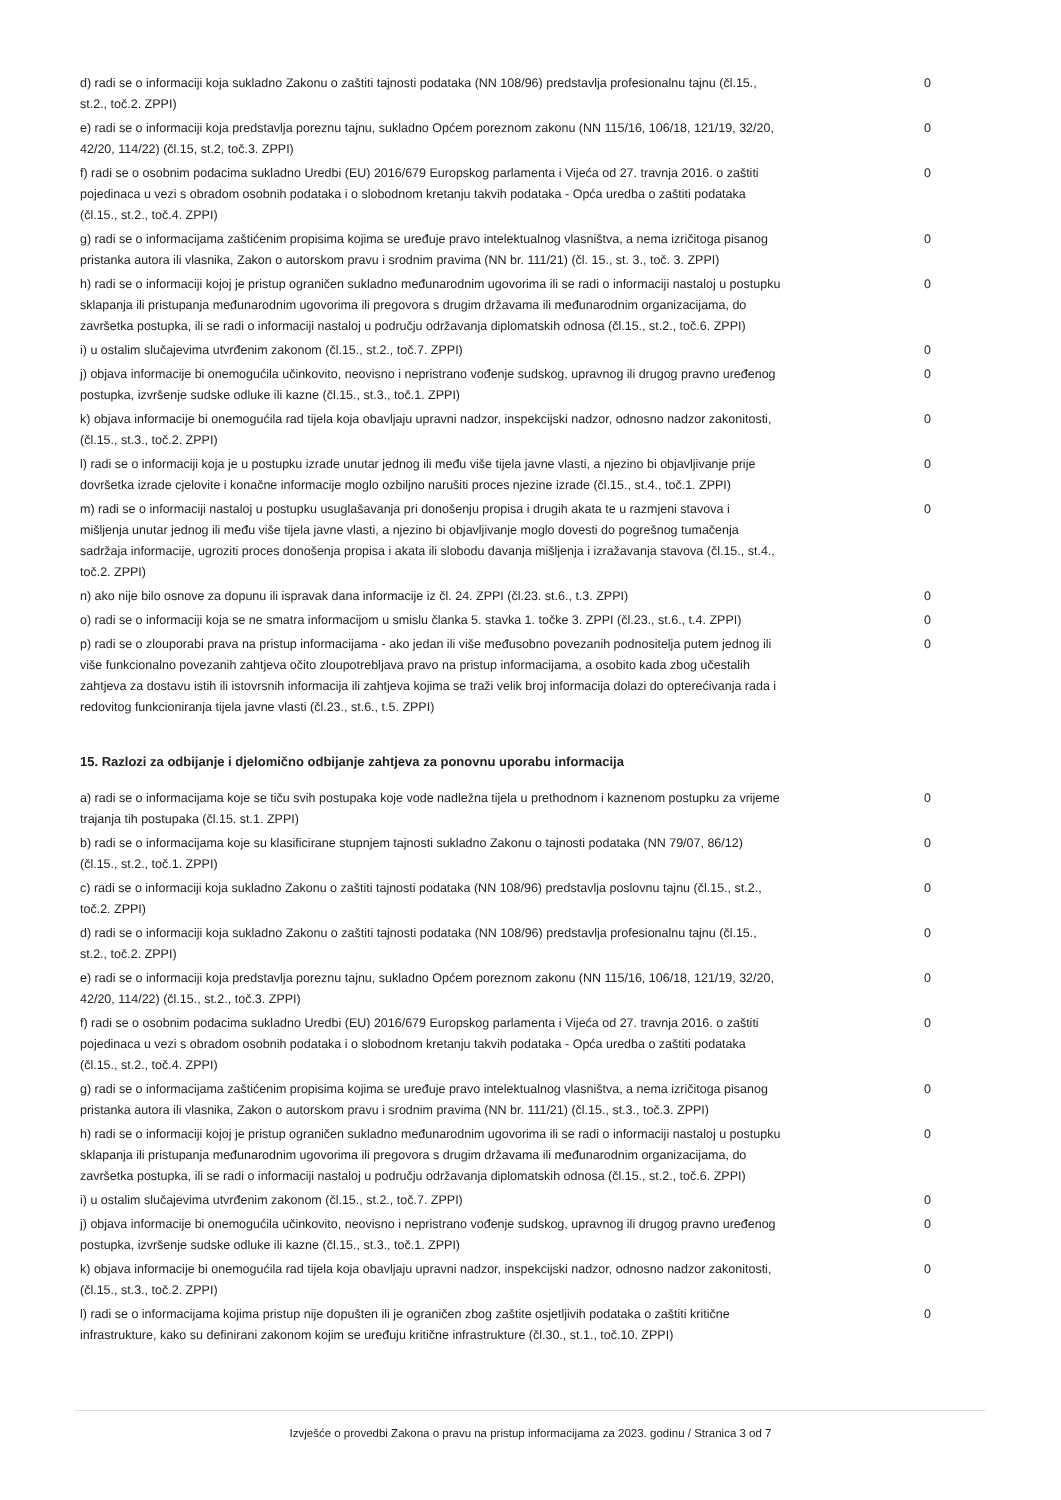| d) radi se o informaciji koja sukladno Zakonu o zaštiti tajnosti podataka (NN 108/96) predstavlja profesionalnu tajnu (čl.15., st.2., toč.2. ZPPI) | 0 |
| e) radi se o informaciji koja predstavlja poreznu tajnu, sukladno Općem poreznom zakonu (NN 115/16, 106/18, 121/19, 32/20, 42/20, 114/22) (čl.15, st.2, toč.3. ZPPI) | 0 |
| f) radi se o osobnim podacima sukladno Uredbi (EU) 2016/679 Europskog parlamenta i Vijeća od 27. travnja 2016. o zaštiti pojedinaca u vezi s obradom osobnih podataka i o slobodnom kretanju takvih podataka - Opća uredba o zaštiti podataka (čl.15., st.2., toč.4. ZPPI) | 0 |
| g) radi se o informacijama zaštićenim propisima kojima se uređuje pravo intelektualnog vlasništva, a nema izričitoga pisanog pristanka autora ili vlasnika, Zakon o autorskom pravu i srodnim pravima (NN br. 111/21) (čl. 15., st. 3., toč. 3. ZPPI) | 0 |
| h) radi se o informaciji kojoj je pristup ograničen sukladno međunarodnim ugovorima ili se radi o informaciji nastaloj u postupku sklapanja ili pristupanja međunarodnim ugovorima ili pregovora s drugim državama ili međunarodnim organizacijama, do završetka postupka, ili se radi o informaciji nastaloj u području održavanja diplomatskih odnosa (čl.15., st.2., toč.6. ZPPI) | 0 |
| i) u ostalim slučajevima utvrđenim zakonom (čl.15., st.2., toč.7. ZPPI) | 0 |
| j) objava informacije bi onemogućila učinkovito, neovisno i nepristrano vođenje sudskog, upravnog ili drugog pravno uređenog postupka, izvršenje sudske odluke ili kazne (čl.15., st.3., toč.1. ZPPI) | 0 |
| k) objava informacije bi onemogućila rad tijela koja obavljaju upravni nadzor, inspekcijski nadzor, odnosno nadzor zakonitosti, (čl.15., st.3., toč.2. ZPPI) | 0 |
| l) radi se o informaciji koja je u postupku izrade unutar jednog ili među više tijela javne vlasti, a njezino bi objavljivanje prije dovršetka izrade cjelovite i konačne informacije moglo ozbiljno narušiti proces njezine izrade (čl.15., st.4., toč.1. ZPPI) | 0 |
| m) radi se o informaciji nastaloj u postupku usuglašavanja pri donošenju propisa i drugih akata te u razmjeni stavova i mišljenja unutar jednog ili među više tijela javne vlasti, a njezino bi objavljivanje moglo dovesti do pogrešnog tumačenja sadržaja informacije, ugroziti proces donošenja propisa i akata ili slobodu davanja mišljenja i izražavanja stavova (čl.15., st.4., toč.2. ZPPI) | 0 |
| n) ako nije bilo osnove za dopunu ili ispravak dana informacije iz čl. 24. ZPPI (čl.23. st.6., t.3. ZPPI) | 0 |
| o) radi se o informaciji koja se ne smatra informacijom u smislu članka 5. stavka 1. točke 3. ZPPI (čl.23., st.6., t.4. ZPPI) | 0 |
| p) radi se o zlouporabi prava na pristup informacijama - ako jedan ili više međusobno povezanih podnositelja putem jednog ili više funkcionalno povezanih zahtjeva očito zloupotrebljava pravo na pristup informacijama, a osobito kada zbog učestalih zahtjeva za dostavu istih ili istovrsnih informacija ili zahtjeva kojima se traži velik broj informacija dolazi do opterećivanja rada i redovitog funkcioniranja tijela javne vlasti (čl.23., st.6., t.5. ZPPI) | 0 |
15. Razlozi za odbijanje i djelomično odbijanje zahtjeva za ponovnu uporabu informacija
| a) radi se o informacijama koje se tiču svih postupaka koje vode nadležna tijela u prethodnom i kaznenom postupku za vrijeme trajanja tih postupaka (čl.15. st.1. ZPPI) | 0 |
| b) radi se o informacijama koje su klasificirane stupnjem tajnosti sukladno Zakonu o tajnosti podataka (NN 79/07, 86/12) (čl.15., st.2., toč.1. ZPPI) | 0 |
| c) radi se o informaciji koja sukladno Zakonu o zaštiti tajnosti podataka (NN 108/96) predstavlja poslovnu tajnu (čl.15., st.2., toč.2. ZPPI) | 0 |
| d) radi se o informaciji koja sukladno Zakonu o zaštiti tajnosti podataka (NN 108/96) predstavlja profesionalnu tajnu (čl.15., st.2., toč.2. ZPPI) | 0 |
| e) radi se o informaciji koja predstavlja poreznu tajnu, sukladno Općem poreznom zakonu (NN 115/16, 106/18, 121/19, 32/20, 42/20, 114/22) (čl.15., st.2., toč.3. ZPPI) | 0 |
| f) radi se o osobnim podacima sukladno Uredbi (EU) 2016/679 Europskog parlamenta i Vijeća od 27. travnja 2016. o zaštiti pojedinaca u vezi s obradom osobnih podataka i o slobodnom kretanju takvih podataka - Opća uredba o zaštiti podataka (čl.15., st.2., toč.4. ZPPI) | 0 |
| g) radi se o informacijama zaštićenim propisima kojima se uređuje pravo intelektualnog vlasništva, a nema izričitoga pisanog pristanka autora ili vlasnika, Zakon o autorskom pravu i srodnim pravima (NN br. 111/21) (čl.15., st.3., toč.3. ZPPI) | 0 |
| h) radi se o informaciji kojoj je pristup ograničen sukladno međunarodnim ugovorima ili se radi o informaciji nastaloj u postupku sklapanja ili pristupanja međunarodnim ugovorima ili pregovora s drugim državama ili međunarodnim organizacijama, do završetka postupka, ili se radi o informaciji nastaloj u području održavanja diplomatskih odnosa (čl.15., st.2., toč.6. ZPPI) | 0 |
| i) u ostalim slučajevima utvrđenim zakonom (čl.15., st.2., toč.7. ZPPI) | 0 |
| j) objava informacije bi onemogućila učinkovito, neovisno i nepristrano vođenje sudskog, upravnog ili drugog pravno uređenog postupka, izvršenje sudske odluke ili kazne (čl.15., st.3., toč.1. ZPPI) | 0 |
| k) objava informacije bi onemogućila rad tijela koja obavljaju upravni nadzor, inspekcijski nadzor, odnosno nadzor zakonitosti, (čl.15., st.3., toč.2. ZPPI) | 0 |
| l) radi se o informacijama kojima pristup nije dopušten ili je ograničen zbog zaštite osjetljivih podataka o zaštiti kritične infrastrukture, kako su definirani zakonom kojim se uređuju kritične infrastrukture (čl.30., st.1., toč.10. ZPPI) | 0 |
Izvješće o provedbi Zakona o pravu na pristup informacijama za 2023. godinu / Stranica 3 od 7